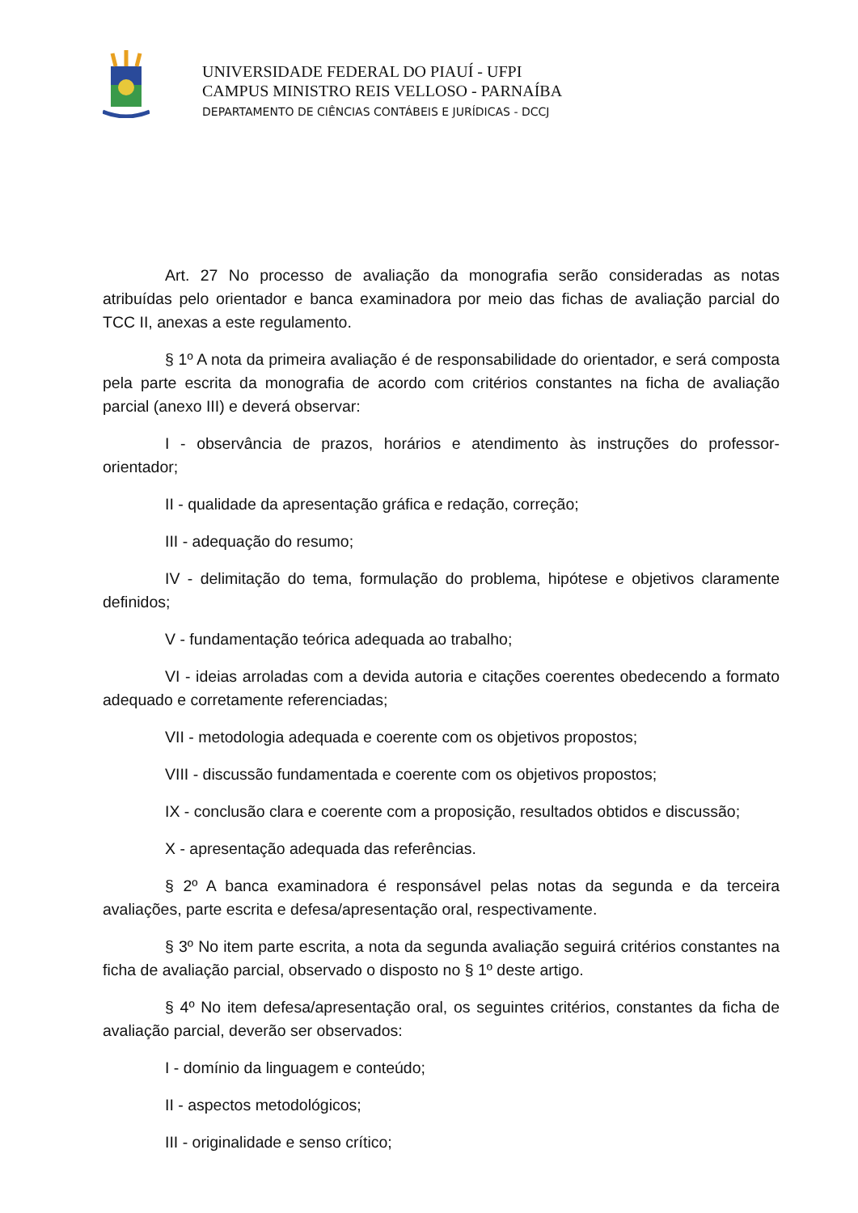UNIVERSIDADE FEDERAL DO PIAUÍ - UFPI
CAMPUS MINISTRO REIS VELLOSO - PARNAÍBA
DEPARTAMENTO DE CIÊNCIAS CONTÁBEIS E JURÍDICAS - DCCJ
Art. 27 No processo de avaliação da monografia serão consideradas as notas atribuídas pelo orientador e banca examinadora por meio das fichas de avaliação parcial do TCC II, anexas a este regulamento.
§ 1º A nota da primeira avaliação é de responsabilidade do orientador, e será composta pela parte escrita da monografia de acordo com critérios constantes na ficha de avaliação parcial (anexo III) e deverá observar:
I - observância de prazos, horários e atendimento às instruções do professor-orientador;
II - qualidade da apresentação gráfica e redação, correção;
III - adequação do resumo;
IV - delimitação do tema, formulação do problema, hipótese e objetivos claramente definidos;
V - fundamentação teórica adequada ao trabalho;
VI - ideias arroladas com a devida autoria e citações coerentes obedecendo a formato adequado e corretamente referenciadas;
VII - metodologia adequada e coerente com os objetivos propostos;
VIII - discussão fundamentada e coerente com os objetivos propostos;
IX - conclusão clara e coerente com a proposição, resultados obtidos e discussão;
X - apresentação adequada das referências.
§ 2º A banca examinadora é responsável pelas notas da segunda e da terceira avaliações, parte escrita e defesa/apresentação oral, respectivamente.
§ 3º No item parte escrita, a nota da segunda avaliação seguirá critérios constantes na ficha de avaliação parcial, observado o disposto no § 1º deste artigo.
§ 4º No item defesa/apresentação oral, os seguintes critérios, constantes da ficha de avaliação parcial, deverão ser observados:
I - domínio da linguagem e conteúdo;
II - aspectos metodológicos;
III - originalidade e senso crítico;